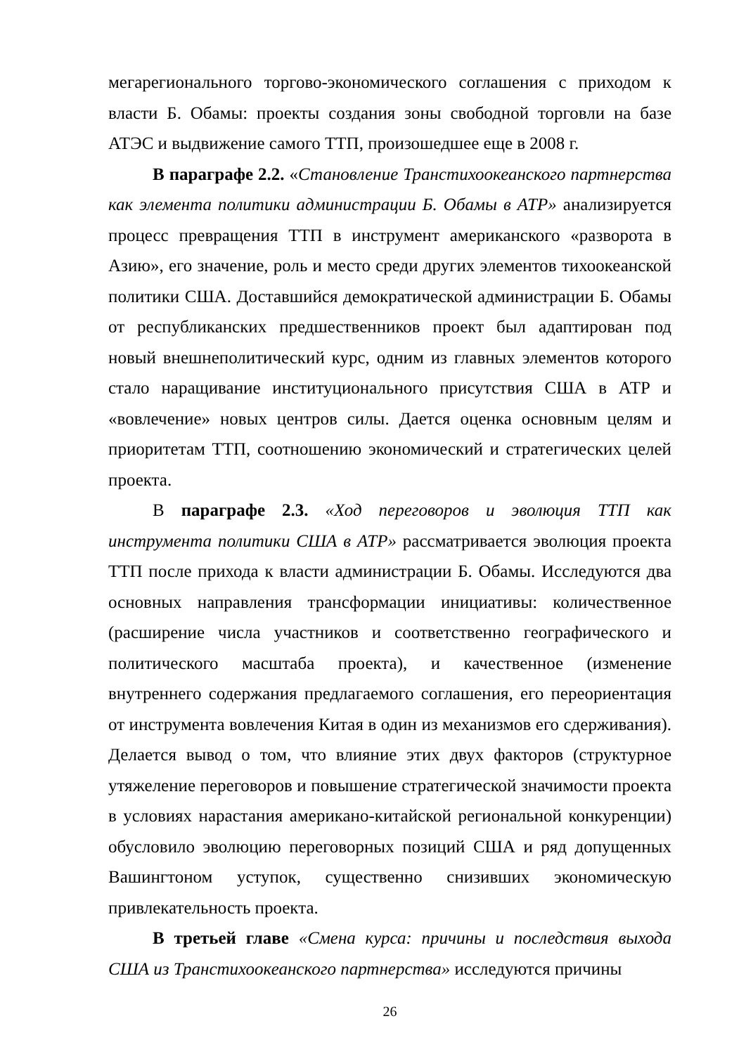мегарегионального торгово-экономического соглашения с приходом к власти Б. Обамы: проекты создания зоны свободной торговли на базе АТЭС и выдвижение самого ТТП, произошедшее еще в 2008 г.
В параграфе 2.2. «Становление Транстихоокеанского партнерства как элемента политики администрации Б. Обамы в АТР» анализируется процесс превращения ТТП в инструмент американского «разворота в Азию», его значение, роль и место среди других элементов тихоокеанской политики США. Доставшийся демократической администрации Б. Обамы от республиканских предшественников проект был адаптирован под новый внешнеполитический курс, одним из главных элементов которого стало наращивание институционального присутствия США в АТР и «вовлечение» новых центров силы. Дается оценка основным целям и приоритетам ТТП, соотношению экономический и стратегических целей проекта.
В параграфе 2.3. «Ход переговоров и эволюция ТТП как инструмента политики США в АТР» рассматривается эволюция проекта ТТП после прихода к власти администрации Б. Обамы. Исследуются два основных направления трансформации инициативы: количественное (расширение числа участников и соответственно географического и политического масштаба проекта), и качественное (изменение внутреннего содержания предлагаемого соглашения, его переориентация от инструмента вовлечения Китая в один из механизмов его сдерживания). Делается вывод о том, что влияние этих двух факторов (структурное утяжеление переговоров и повышение стратегической значимости проекта в условиях нарастания американо-китайской региональной конкуренции) обусловило эволюцию переговорных позиций США и ряд допущенных Вашингтоном уступок, существенно снизивших экономическую привлекательность проекта.
В третьей главе «Смена курса: причины и последствия выхода США из Транстихоокеанского партнерства» исследуются причины
26